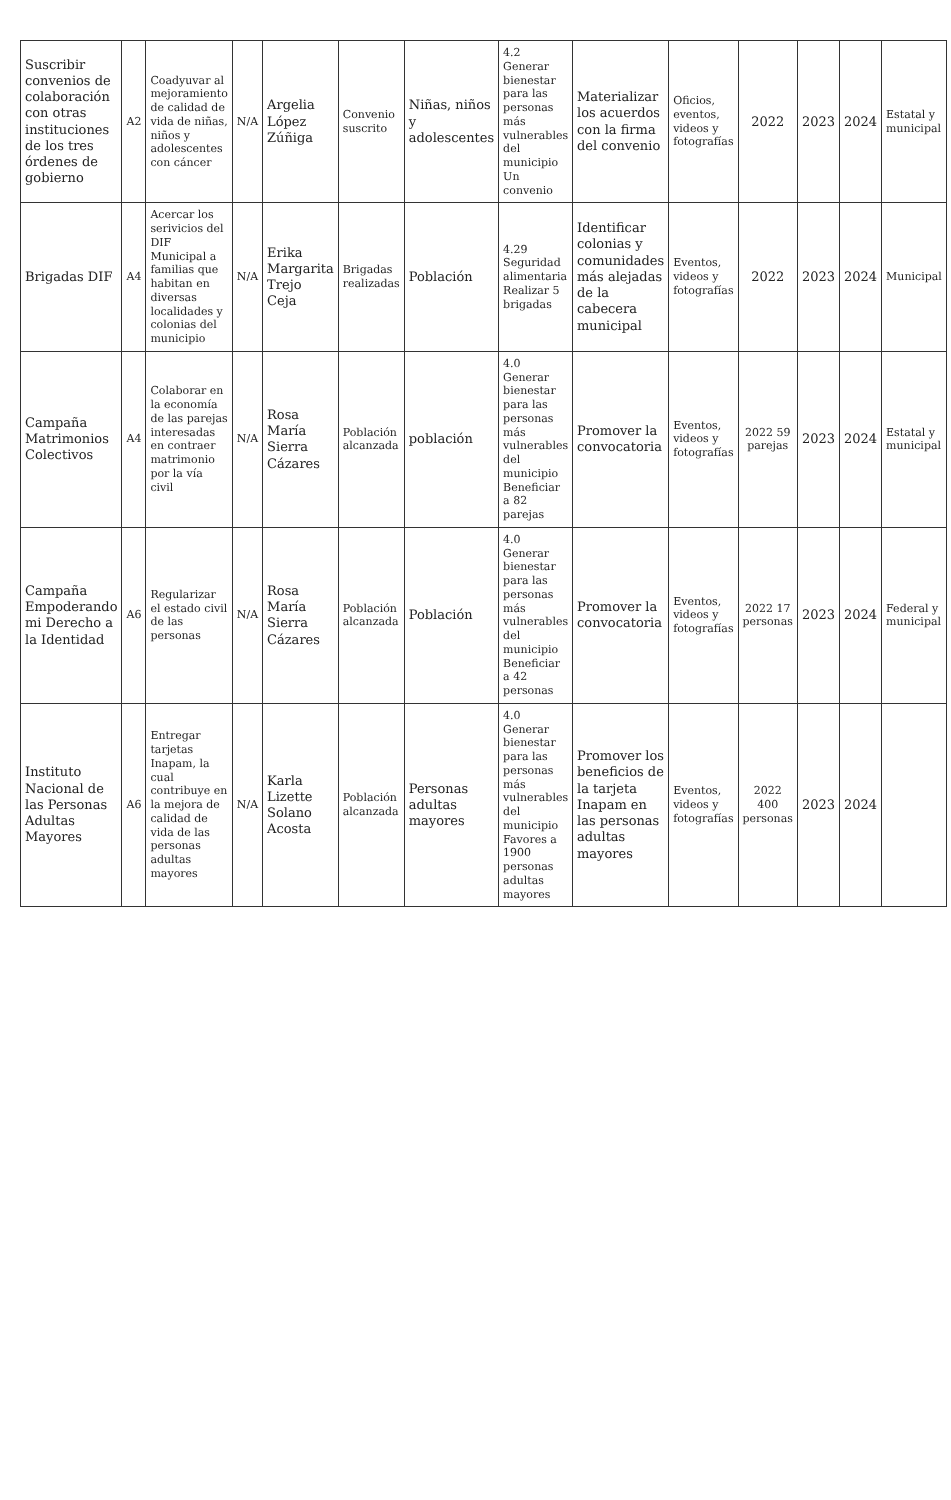| Suscribir convenios de colaboración con otras instituciones de los tres órdenes de gobierno | A2 | Coadyuvar al mejoramiento de calidad de vida de niñas, niños y adolescentes con cáncer | N/A | Argelia López Zúñiga | Convenio suscrito | Niñas, niños y adolescentes | 4.2 Generar bienestar para las personas más vulnerables del municipio Un convenio | Materializar los acuerdos con la firma del convenio | Oficios, eventos, videos y fotografías | 2022 | 2023 | 2024 | Estatal y municipal |
| Brigadas DIF | A4 | Acercar los serivicios del DIF Municipal a familias que habitan en diversas localidades y colonias del municipio | N/A | Erika Margarita Trejo Ceja | Brigadas realizadas | Población | 4.29 Seguridad alimentaria Realizar 5 brigadas | Identificar colonias y comunidades más alejadas de la cabecera municipal | Eventos, videos y fotografías | 2022 | 2023 | 2024 | Municipal |
| Campaña Matrimonios Colectivos | A4 | Colaborar en la economía de las parejas interesadas en contraer matrimonio por la vía civil | N/A | Rosa María Sierra Cázares | Población alcanzada | población | 4.0 Generar bienestar para las personas más vulnerables del municipio Beneficiar a 82 parejas | Promover la convocatoria | Eventos, videos y fotografías | 2022 59 parejas | 2023 | 2024 | Estatal y municipal |
| Campaña Empoderando mi Derecho a la Identidad | A6 | Regularizar el estado civil de las personas | N/A | Rosa María Sierra Cázares | Población alcanzada | Población | 4.0 Generar bienestar para las personas más vulnerables del municipio Beneficiar a 42 personas | Promover la convocatoria | Eventos, videos y fotografías | 2022 17 personas | 2023 | 2024 | Federal y municipal |
| Instituto Nacional de las Personas Adultas Mayores | A6 | Entregar tarjetas Inapam, la cual contribuye en la mejora de calidad de vida de las personas adultas mayores | N/A | Karla Lizette Solano Acosta | Población alcanzada | Personas adultas mayores | 4.0 Generar bienestar para las personas más vulnerables del municipio Favores a 1900 personas adultas mayores | Promover los beneficios de la tarjeta Inapam en las personas adultas mayores | Eventos, videos y fotografías | 2022 400 personas | 2023 | 2024 | |